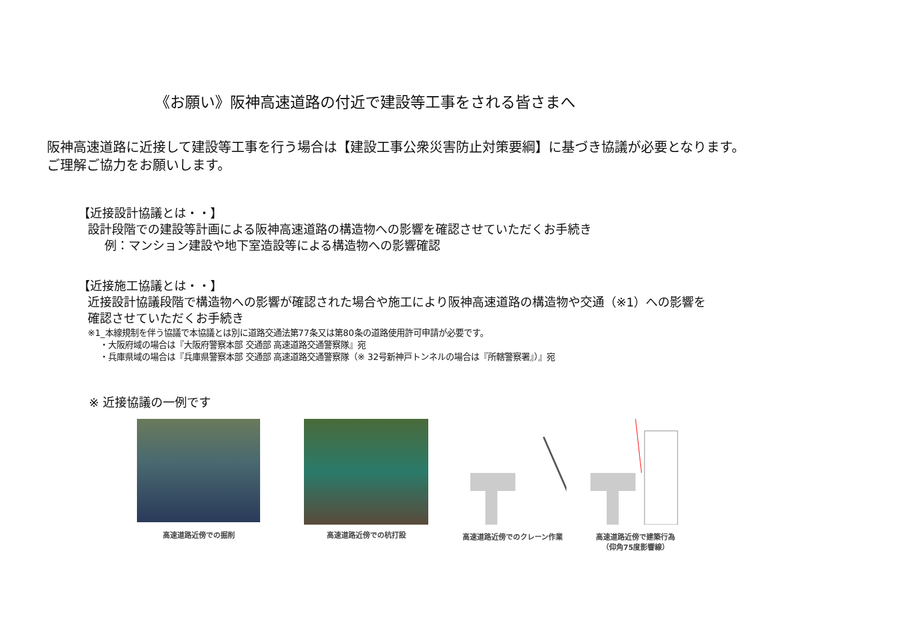《お願い》阪神高速道路の付近で建設等工事をされる皆さまへ
阪神高速道路に近接して建設等工事を行う場合は【建設工事公衆災害防止対策要綱】に基づき協議が必要となります。
ご理解ご協力をお願いします。
【近接設計協議とは・・】
設計段階での建設等計画による阪神高速道路の構造物への影響を確認させていただくお手続き
例：マンション建設や地下室造設等による構造物への影響確認
【近接施工協議とは・・】
近接設計協議段階で構造物への影響が確認された場合や施工により阪神高速道路の構造物や交通（※1）への影響を
確認させていただくお手続き
※1_本線規制を伴う協議で本協議とは別に道路交通法第77条又は第80条の道路使用許可申請が必要です。
・大阪府域の場合は『大阪府警察本部 交通部 高速道路交通警察隊』宛
・兵庫県域の場合は『兵庫県警察本部 交通部 高速道路交通警察隊（※ 32号新神戸トンネルの場合は『所轄警察署』）』宛
※ 近接協議の一例です
高速道路近傍での掘削
高速道路近傍での杭打設 高速道路近傍でのクレーン作業 高速道路近傍で建築行為
（仰角75度影響線）